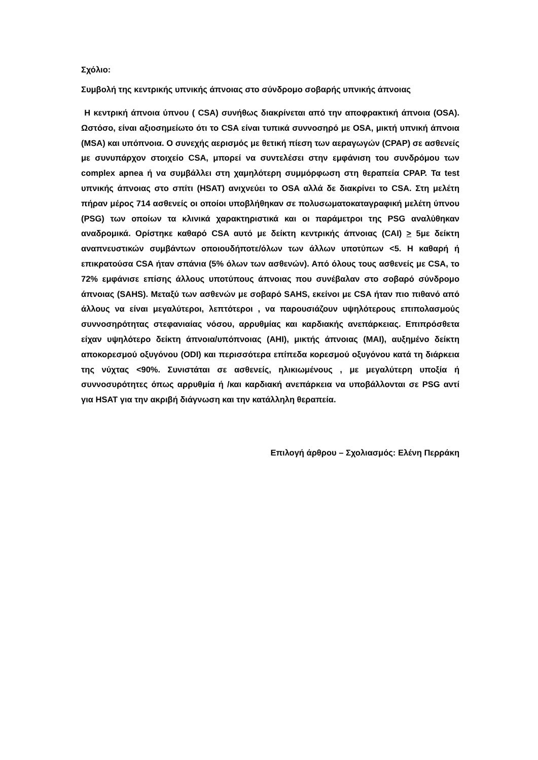Σχόλιο:
Συμβολή της κεντρικής υπνικής άπνοιας στο σύνδρομο σοβαρής υπνικής άπνοιας
Η κεντρική άπνοια ύπνου ( CSA) συνήθως διακρίνεται από την αποφρακτική άπνοια (OSA). Ωστόσο, είναι αξιοσημείωτο ότι το CSA είναι τυπικά συννοσηρό με OSA, μικτή υπνική άπνοια (MSA) και υπόπνοια. Ο συνεχής αερισμός με θετική πίεση των αεραγωγών (CPAP) σε ασθενείς με συνυπάρχον στοιχείο CSA, μπορεί να συντελέσει στην εμφάνιση του συνδρόμου των complex apnea ή να συμβάλλει στη χαμηλότερη συμμόρφωση στη θεραπεία CPAP. Τα test υπνικής άπνοιας στο σπίτι (HSAT) ανιχνεύει το OSA αλλά δε διακρίνει το CSA. Στη μελέτη πήραν μέρος 714 ασθενείς οι οποίοι υποβλήθηκαν σε πολυσωματοκαταγραφική μελέτη ύπνου (PSG) των οποίων τα κλινικά χαρακτηριστικά και οι παράμετροι της PSG αναλύθηκαν αναδρομικά. Ορίστηκε καθαρό CSA αυτό με δείκτη κεντρικής άπνοιας (CAI) > 5με δείκτη αναπνευστικών συμβάντων οποιουδήποτε/όλων των άλλων υποτύπων <5. Η καθαρή ή επικρατούσα CSA ήταν σπάνια (5% όλων των ασθενών). Από όλους τους ασθενείς με CSA, το 72% εμφάνισε επίσης άλλους υποτύπους άπνοιας που συνέβαλαν στο σοβαρό σύνδρομο άπνοιας (SAHS). Μεταξύ των ασθενών με σοβαρό SAHS, εκείνοι με CSA ήταν πιο πιθανό από άλλους να είναι μεγαλύτεροι, λεπτότεροι , να παρουσιάζουν υψηλότερους επιπολασμούς συννοσηρότητας στεφανιαίας νόσου, αρρυθμίας και καρδιακής ανεπάρκειας. Επιπρόσθετα είχαν υψηλότερο δείκτη άπνοια/υπόπνοιας (AHI), μικτής άπνοιας (MAI), αυξημένο δείκτη αποκορεσμού οξυγόνου (ODI) και περισσότερα επίπεδα κορεσμού οξυγόνου κατά τη διάρκεια της νύχτας <90%. Συνιστάται σε ασθενείς, ηλικιωμένους , με μεγαλύτερη υποξία ή συννοσυρότητες όπως αρρυθμία ή /και καρδιακή ανεπάρκεια να υποβάλλονται σε PSG αντί για HSAT για την ακριβή διάγνωση και την κατάλληλη θεραπεία.
Επιλογή άρθρου – Σχολιασμός: Ελένη Περράκη